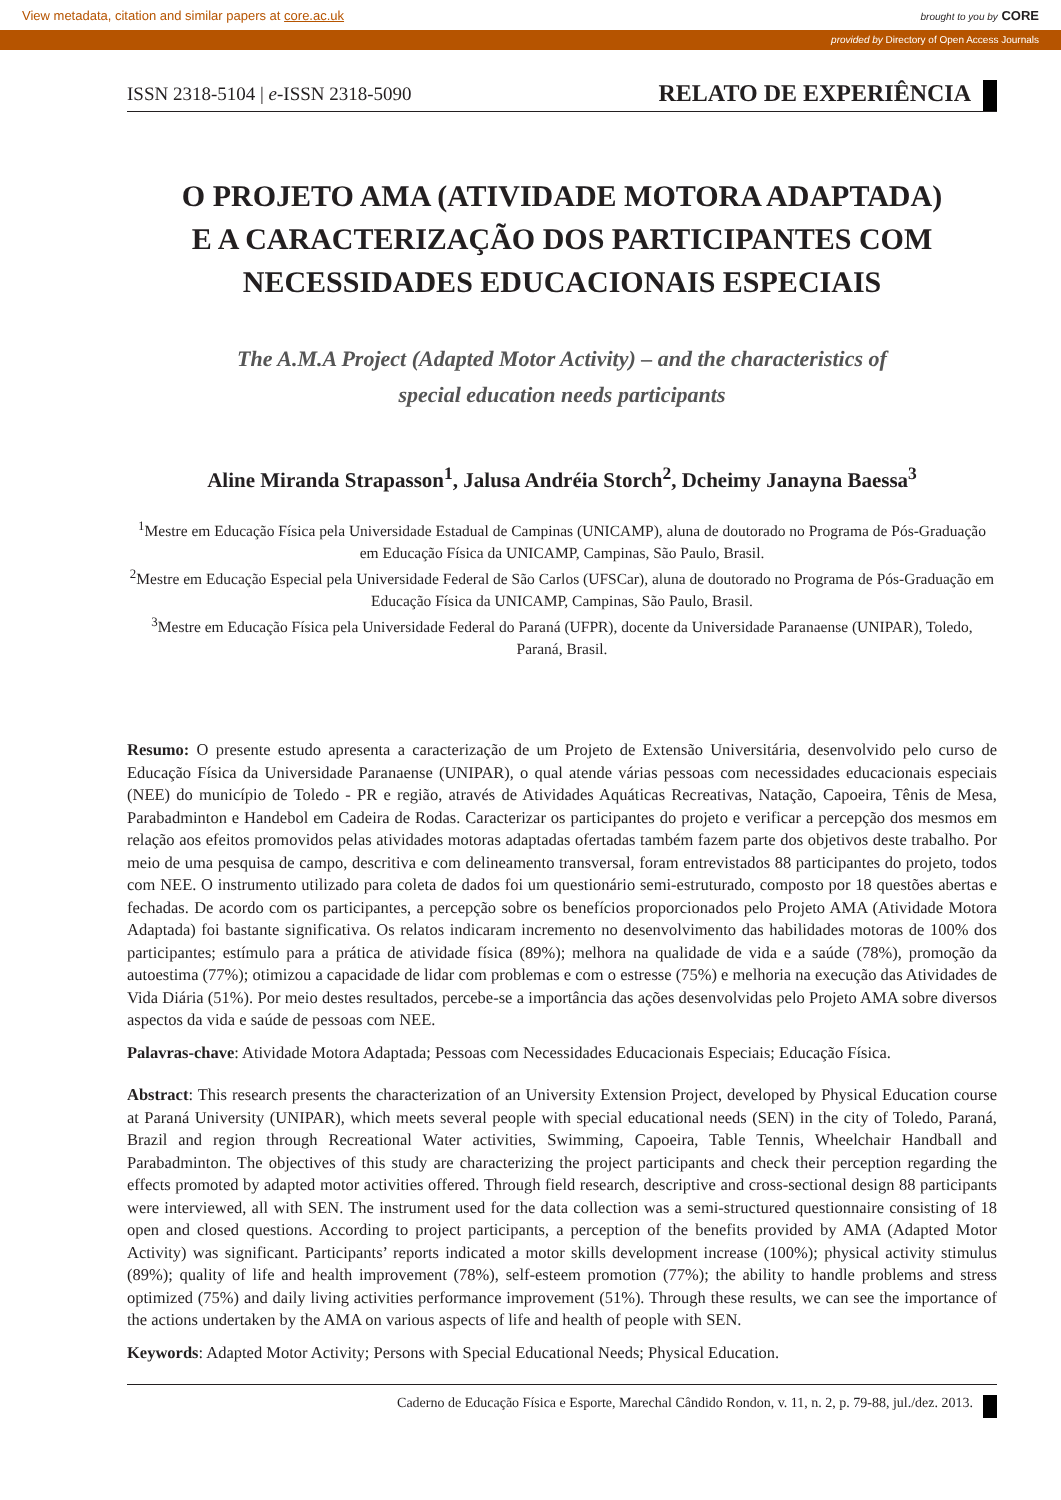View metadata, citation and similar papers at core.ac.uk brought to you by CORE
provided by Directory of Open Access Journals
ISSN 2318-5104 | e-ISSN 2318-5090 RELATO DE EXPERIÊNCIA
O PROJETO AMA (ATIVIDADE MOTORA ADAPTADA)
E A CARACTERIZAÇÃO DOS PARTICIPANTES COM
NECESSIDADES EDUCACIONAIS ESPECIAIS
The A.M.A Project (Adapted Motor Activity) – and the characteristics of
special education needs participants
Aline Miranda Strapasson<sup>1</sup>, Jalusa Andréia Storch<sup>2</sup>, Dcheimy Janayna Baessa<sup>3</sup>
<sup>1</sup> Mestre em Educação Física pela Universidade Estadual de Campinas (UNICAMP), aluna de doutorado no Programa de Pós-Graduação em Educação Física da UNICAMP, Campinas, São Paulo, Brasil.
<sup>2</sup> Mestre em Educação Especial pela Universidade Federal de São Carlos (UFSCar), aluna de doutorado no Programa de Pós-Graduação em Educação Física da UNICAMP, Campinas, São Paulo, Brasil.
<sup>3</sup> Mestre em Educação Física pela Universidade Federal do Paraná (UFPR), docente da Universidade Paranaense (UNIPAR), Toledo, Paraná, Brasil.
Resumo: O presente estudo apresenta a caracterização de um Projeto de Extensão Universitária, desenvolvido pelo curso de Educação Física da Universidade Paranaense (UNIPAR), o qual atende várias pessoas com necessidades educacionais especiais (NEE) do município de Toledo - PR e região, através de Atividades Aquáticas Recreativas, Natação, Capoeira, Tênis de Mesa, Parabadminton e Handebol em Cadeira de Rodas. Caracterizar os participantes do projeto e verificar a percepção dos mesmos em relação aos efeitos promovidos pelas atividades motoras adaptadas ofertadas também fazem parte dos objetivos deste trabalho. Por meio de uma pesquisa de campo, descritiva e com delineamento transversal, foram entrevistados 88 participantes do projeto, todos com NEE. O instrumento utilizado para coleta de dados foi um questionário semi-estruturado, composto por 18 questões abertas e fechadas. De acordo com os participantes, a percepção sobre os benefícios proporcionados pelo Projeto AMA (Atividade Motora Adaptada) foi bastante significativa. Os relatos indicaram incremento no desenvolvimento das habilidades motoras de 100% dos participantes; estímulo para a prática de atividade física (89%); melhora na qualidade de vida e a saúde (78%), promoção da autoestima (77%); otimizou a capacidade de lidar com problemas e com o estresse (75%) e melhoria na execução das Atividades de Vida Diária (51%). Por meio destes resultados, percebe-se a importância das ações desenvolvidas pelo Projeto AMA sobre diversos aspectos da vida e saúde de pessoas com NEE.
Palavras-chave: Atividade Motora Adaptada; Pessoas com Necessidades Educacionais Especiais; Educação Física.
Abstract: This research presents the characterization of an University Extension Project, developed by Physical Education course at Paraná University (UNIPAR), which meets several people with special educational needs (SEN) in the city of Toledo, Paraná, Brazil and region through Recreational Water activities, Swimming, Capoeira, Table Tennis, Wheelchair Handball and Parabadminton. The objectives of this study are characterizing the project participants and check their perception regarding the effects promoted by adapted motor activities offered. Through field research, descriptive and cross-sectional design 88 participants were interviewed, all with SEN. The instrument used for the data collection was a semi-structured questionnaire consisting of 18 open and closed questions. According to project participants, a perception of the benefits provided by AMA (Adapted Motor Activity) was significant. Participants’ reports indicated a motor skills development increase (100%); physical activity stimulus (89%); quality of life and health improvement (78%), self-esteem promotion (77%); the ability to handle problems and stress optimized (75%) and daily living activities performance improvement (51%). Through these results, we can see the importance of the actions undertaken by the AMA on various aspects of life and health of people with SEN.
Keywords: Adapted Motor Activity; Persons with Special Educational Needs; Physical Education.
Caderno de Educação Física e Esporte, Marechal Cândido Rondon, v. 11, n. 2, p. 79-88, jul./dez. 2013.